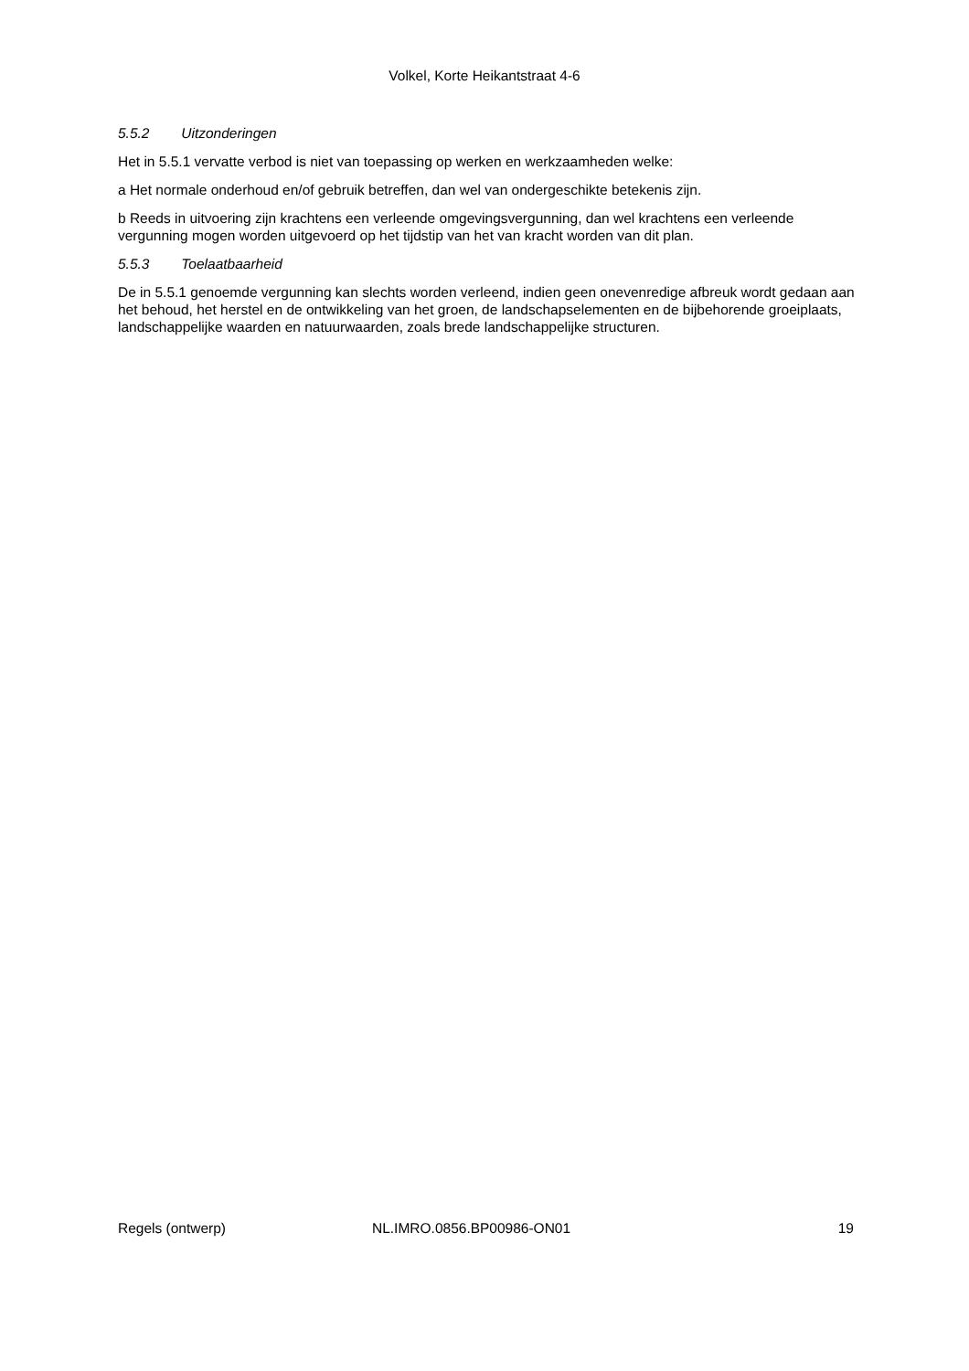Volkel, Korte Heikantstraat 4-6
5.5.2 Uitzonderingen
Het in 5.5.1 vervatte verbod is niet van toepassing op werken en werkzaamheden welke:
a Het normale onderhoud en/of gebruik betreffen, dan wel van ondergeschikte betekenis zijn.
b Reeds in uitvoering zijn krachtens een verleende omgevingsvergunning, dan wel krachtens een verleende vergunning mogen worden uitgevoerd op het tijdstip van het van kracht worden van dit plan.
5.5.3 Toelaatbaarheid
De in 5.5.1 genoemde vergunning kan slechts worden verleend, indien geen onevenredige afbreuk wordt gedaan aan het behoud, het herstel en de ontwikkeling van het groen, de landschapselementen en de bijbehorende groeiplaats, landschappelijke waarden en natuurwaarden, zoals brede landschappelijke structuren.
Regels (ontwerp) NL.IMRO.0856.BP00986-ON01 19